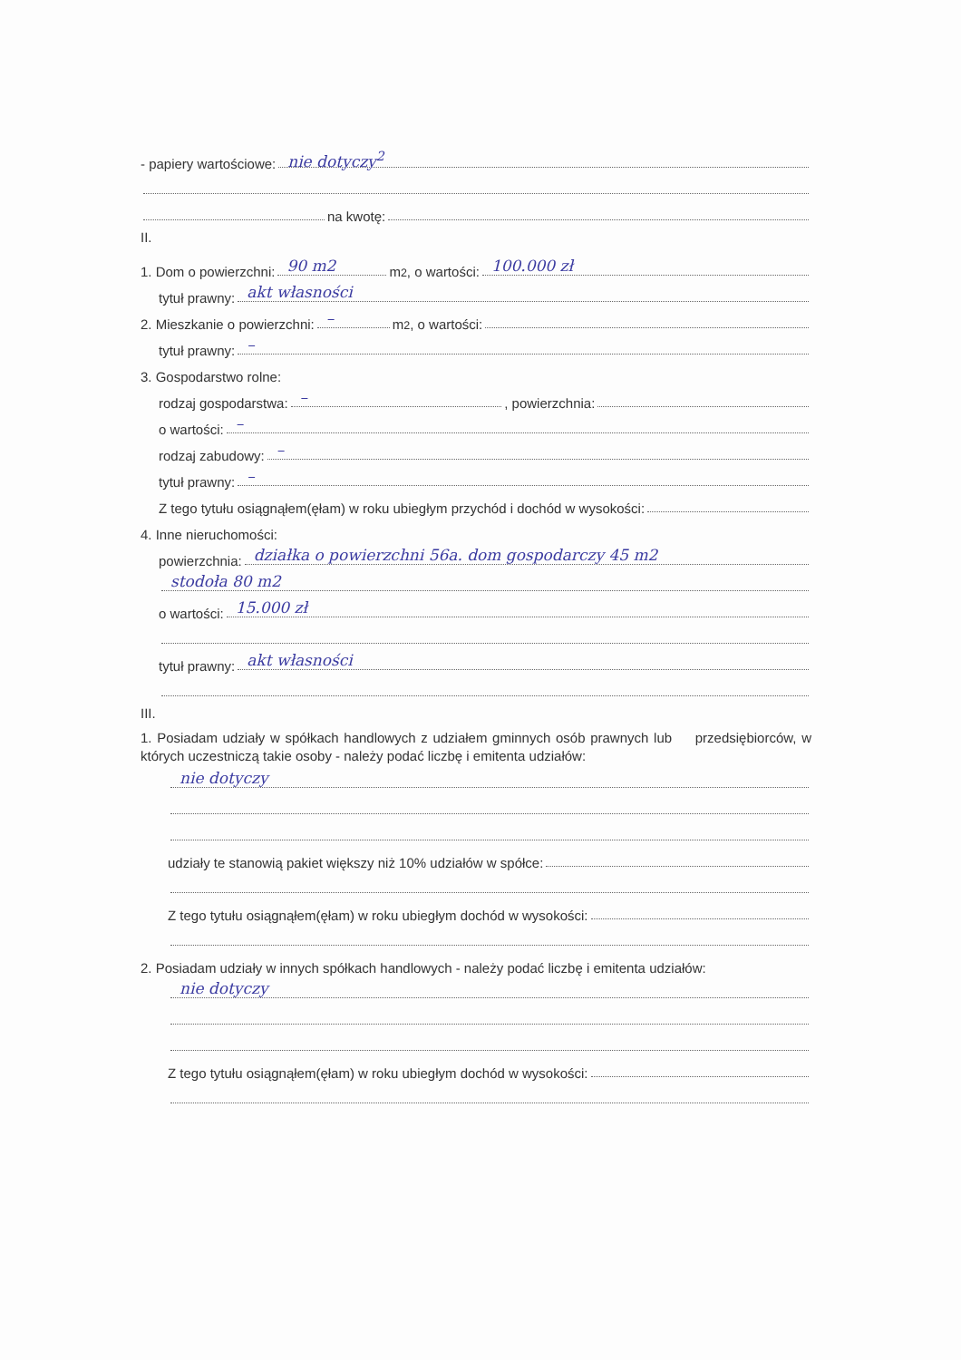- papiery wartościowe: nie dotyczy<sup>2</sup>
na kwotę:
II.
1. Dom o powierzchni: 90 m2 m<sup>2</sup>, o wartości: 100.000 zł
tytuł prawny: akt własności
2. Mieszkanie o powierzchni: – m<sup>2</sup>, o wartości:
tytuł prawny: –
3. Gospodarstwo rolne:
rodzaj gospodarstwa: –, powierzchnia:
o wartości: –
rodzaj zabudowy: –
tytuł prawny: –
Z tego tytułu osiągnąłem(ęłam) w roku ubiegłym przychód i dochód w wysokości:
4. Inne nieruchomości:
powierzchnia: działka o powierzchni 56a. dom gospodarczy 45 m2
stodoła 80 m2
o wartości: 15.000 zł
tytuł prawny: akt własności
III.
1. Posiadam udziały w spółkach handlowych z udziałem gminnych osób prawnych lub przedsiębiorców, w których uczestniczą takie osoby - należy podać liczbę i emitenta udziałów:
nie dotyczy
udziały te stanowią pakiet większy niż 10% udziałów w spółce:
Z tego tytułu osiągnąłem(ęłam) w roku ubiegłym dochód w wysokości:
2. Posiadam udziały w innych spółkach handlowych - należy podać liczbę i emitenta udziałów:
nie dotyczy
Z tego tytułu osiągnąłem(ęłam) w roku ubiegłym dochód w wysokości: